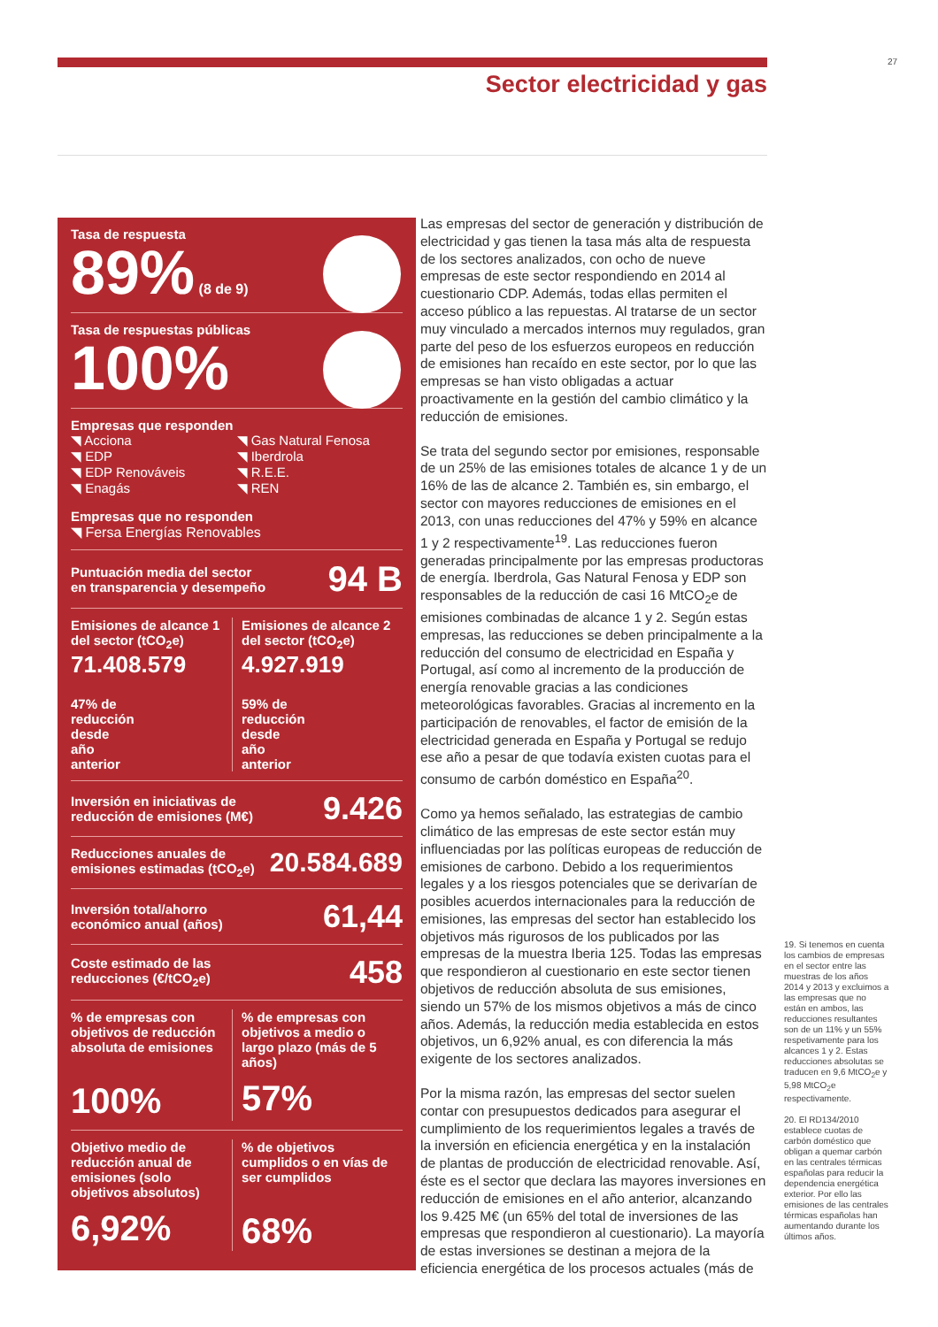27
Sector electricidad y gas
Tasa de respuesta
89% (8 de 9)
Tasa de respuestas públicas
100%
Empresas que responden
◥ Acciona ◥ Gas Natural Fenosa ◥ EDP ◥ Iberdrola ◥ EDP Renováveis ◥ R.E.E. ◥ Enagás ◥ REN
Empresas que no responden
◥ Fersa Energías Renovables
Puntuación media del sector
en transparencia y desempeño
94 B
Emisiones de alcance 1 del sector (tCO<sub>2</sub>e)
71.408.579
47% de
reducción
desde
año
anterior
Emisiones de alcance 2 del sector (tCO<sub>2</sub>e)
4.927.919
59% de
reducción
desde
año
anterior
Inversión en iniciativas de
reducción de emisiones (M€)
9.426
Reducciones anuales de
emisiones estimadas (tCO<sub>2</sub>e)
20.584.689
Inversión total/ahorro
económico anual (años)
61,44
Coste estimado de las
reducciones (€/tCO<sub>2</sub>e)
458
% de empresas con objetivos de reducción absoluta de emisiones
100%
% de empresas con objetivos a medio o largo plazo (más de 5 años)
57%
Objetivo medio de reducción anual de emisiones (solo objetivos absolutos)
6,92%
% de objetivos cumplidos o en vías de ser cumplidos
68%
Las empresas del sector de generación y distribución de electricidad y gas tienen la tasa más alta de respuesta de los sectores analizados, con ocho de nueve empresas de este sector respondiendo en 2014 al cuestionario CDP. Además, todas ellas permiten el acceso público a las repuestas. Al tratarse de un sector muy vinculado a mercados internos muy regulados, gran parte del peso de los esfuerzos europeos en reducción de emisiones han recaído en este sector, por lo que las empresas se han visto obligadas a actuar proactivamente en la gestión del cambio climático y la reducción de emisiones.
Se trata del segundo sector por emisiones, responsable de un 25% de las emisiones totales de alcance 1 y de un 16% de las de alcance 2. También es, sin embargo, el sector con mayores reducciones de emisiones en el 2013, con unas reducciones del 47% y 59% en alcance 1 y 2 respectivamente<sup>19</sup>. Las reducciones fueron generadas principalmente por las empresas productoras de energía. Iberdrola, Gas Natural Fenosa y EDP son responsables de la reducción de casi 16 MtCO<sub>2</sub>e de emisiones combinadas de alcance 1 y 2. Según estas empresas, las reducciones se deben principalmente a la reducción del consumo de electricidad en España y Portugal, así como al incremento de la producción de energía renovable gracias a las condiciones meteorológicas favorables. Gracias al incremento en la participación de renovables, el factor de emisión de la electricidad generada en España y Portugal se redujo ese año a pesar de que todavía existen cuotas para el consumo de carbón doméstico en España<sup>20</sup>.
Como ya hemos señalado, las estrategias de cambio climático de las empresas de este sector están muy influenciadas por las políticas europeas de reducción de emisiones de carbono. Debido a los requerimientos legales y a los riesgos potenciales que se derivarían de posibles acuerdos internacionales para la reducción de emisiones, las empresas del sector han establecido los objetivos más rigurosos de los publicados por las empresas de la muestra Iberia 125. Todas las empresas que respondieron al cuestionario en este sector tienen objetivos de reducción absoluta de sus emisiones, siendo un 57% de los mismos objetivos a más de cinco años. Además, la reducción media establecida en estos objetivos, un 6,92% anual, es con diferencia la más exigente de los sectores analizados.
Por la misma razón, las empresas del sector suelen contar con presupuestos dedicados para asegurar el cumplimiento de los requerimientos legales a través de la inversión en eficiencia energética y en la instalación de plantas de producción de electricidad renovable. Así, éste es el sector que declara las mayores inversiones en reducción de emisiones en el año anterior, alcanzando los 9.425 M€ (un 65% del total de inversiones de las empresas que respondieron al cuestionario). La mayoría de estas inversiones se destinan a mejora de la eficiencia energética de los procesos actuales (más de
19. Si tenemos en cuenta los cambios de empresas en el sector entre las muestras de los años 2014 y 2013 y excluimos a las empresas que no están en ambos, las reducciones resultantes son de un 11% y un 55% respetivamente para los alcances 1 y 2. Estas reducciones absolutas se traducen en 9,6 MtCO<sub>2</sub>e y 5,98 MtCO<sub>2</sub>e respectivamente.
20. El RD134/2010 establece cuotas de carbón doméstico que obligan a quemar carbón en las centrales térmicas españolas para reducir la dependencia energética exterior. Por ello las emisiones de las centrales térmicas españolas han aumentando durante los últimos años.